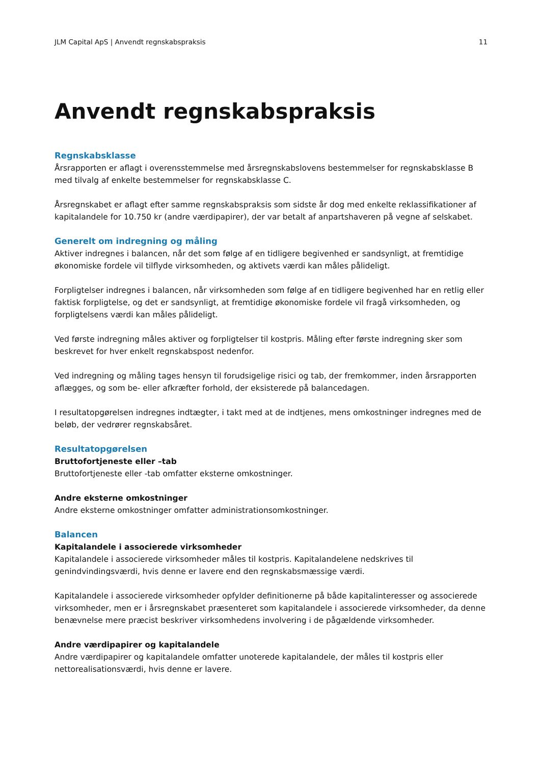JLM Capital ApS | Anvendt regnskabspraksis 11
Anvendt regnskabspraksis
Regnskabsklasse
Årsrapporten er aflagt i overensstemmelse med årsregnskabslovens bestemmelser for regnskabsklasse B med tilvalg af enkelte bestemmelser for regnskabsklasse C.
Årsregnskabet er aflagt efter samme regnskabspraksis som sidste år dog med enkelte reklassifikationer af kapitalandele for 10.750 kr (andre værdipapirer), der var betalt af anpartshaveren på vegne af selskabet.
Generelt om indregning og måling
Aktiver indregnes i balancen, når det som følge af en tidligere begivenhed er sandsynligt, at fremtidige økonomiske fordele vil tilflyde virksomheden, og aktivets værdi kan måles pålideligt.
Forpligtelser indregnes i balancen, når virksomheden som følge af en tidligere begivenhed har en retlig eller faktisk forpligtelse, og det er sandsynligt, at fremtidige økonomiske fordele vil fragå virksomheden, og forpligtelsens værdi kan måles pålideligt.
Ved første indregning måles aktiver og forpligtelser til kostpris. Måling efter første indregning sker som beskrevet for hver enkelt regnskabspost nedenfor.
Ved indregning og måling tages hensyn til forudsigelige risici og tab, der fremkommer, inden årsrapporten aflægges, og som be- eller afkræfter forhold, der eksisterede på balancedagen.
I resultatopgørelsen indregnes indtægter, i takt med at de indtjenes, mens omkostninger indregnes med de beløb, der vedrører regnskabsåret.
Resultatopgørelsen
Bruttofortjeneste eller –tab
Bruttofortjeneste eller -tab omfatter eksterne omkostninger.
Andre eksterne omkostninger
Andre eksterne omkostninger omfatter administrationsomkostninger.
Balancen
Kapitalandele i associerede virksomheder
Kapitalandele i associerede virksomheder måles til kostpris. Kapitalandelene nedskrives til genindvindingsværdi, hvis denne er lavere end den regnskabsmæssige værdi.
Kapitalandele i associerede virksomheder opfylder definitionerne på både kapitalinteresser og associerede virksomheder, men er i årsregnskabet præsenteret som kapitalandele i associerede virksomheder, da denne benævnelse mere præcist beskriver virksomhedens involvering i de pågældende virksomheder.
Andre værdipapirer og kapitalandele
Andre værdipapirer og kapitalandele omfatter unoterede kapitalandele, der måles til kostpris eller nettorealisationsværdi, hvis denne er lavere.